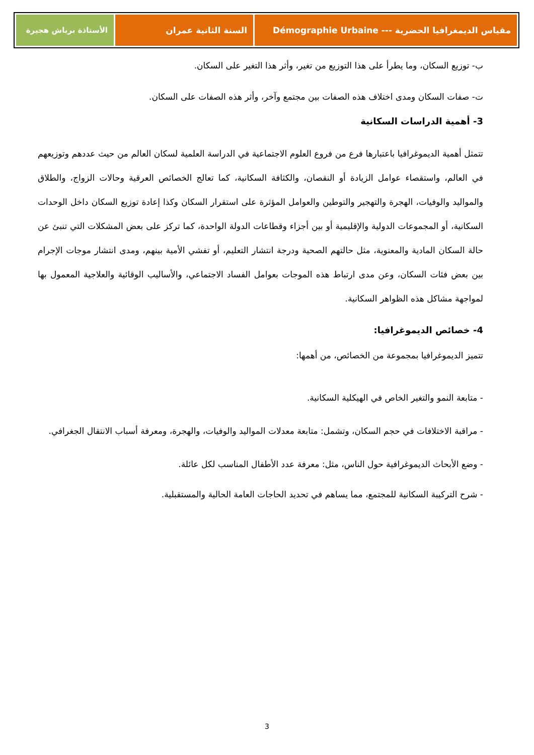مقياس الديمغرافيا الحضرية --- Démographie Urbaine
السنة الثانية عمران الأستاذة برباش هجيرة
ب- توزيع السكان، وما يطرأ على هذا التوزيع من تغير، وأثر هذا التغير على السكان.
ت- صفات السكان ومدى اختلاف هذه الصفات بين مجتمع وآخر، وأثر هذه الصفات على السكان.
3- أهمية الدراسات السكانية
تتمثل أهمية الديموغرافيا باعتبارها فرع من فروع العلوم الاجتماعية في الدراسة العلمية لسكان العالم من حيث عددهم وتوزيعهم في العالم، واستقصاء عوامل الزيادة أو النقصان، والكثافة السكانية، كما تعالج الخصائص العرقية وحالات الزواج، والطلاق والمواليد والوفيات، الهجرة والتهجير والتوطين والعوامل المؤثرة على استقرار السكان وكذا إعادة توزيع السكان داخل الوحدات السكانية، أو المجموعات الدولية والإقليمية أو بين أجزاء وقطاعات الدولة الواحدة، كما تركز على بعض المشكلات التي تنبئ عن حالة السكان المادية والمعنوية، مثل حالتهم الصحية ودرجة انتشار التعليم، أو تفشي الأمية بينهم، ومدى انتشار موجات الإجرام بين بعض فئات السكان، وعن مدى ارتباط هذه الموجات بعوامل الفساد الاجتماعي، والأساليب الوقائية والعلاجية المعمول بها لمواجهة مشاكل هذه الظواهر السكانية.
4- خصائص الديموغرافيا:
تتميز الديموغرافيا بمجموعة من الخصائص، من أهمها:
- متابعة النمو والتغير الخاص في الهيكلية السكانية.
- مراقبة الاختلافات في حجم السكان، وتشمل: متابعة معدلات المواليد والوفيات، والهجرة، ومعرفة أسباب الانتقال الجغرافي.
- وضع الأبحاث الديموغرافية حول الناس، مثل: معرفة عدد الأطفال المناسب لكل عائلة.
- شرح التركيبة السكانية للمجتمع، مما يساهم في تحديد الحاجات العامة الحالية والمستقبلية.
3